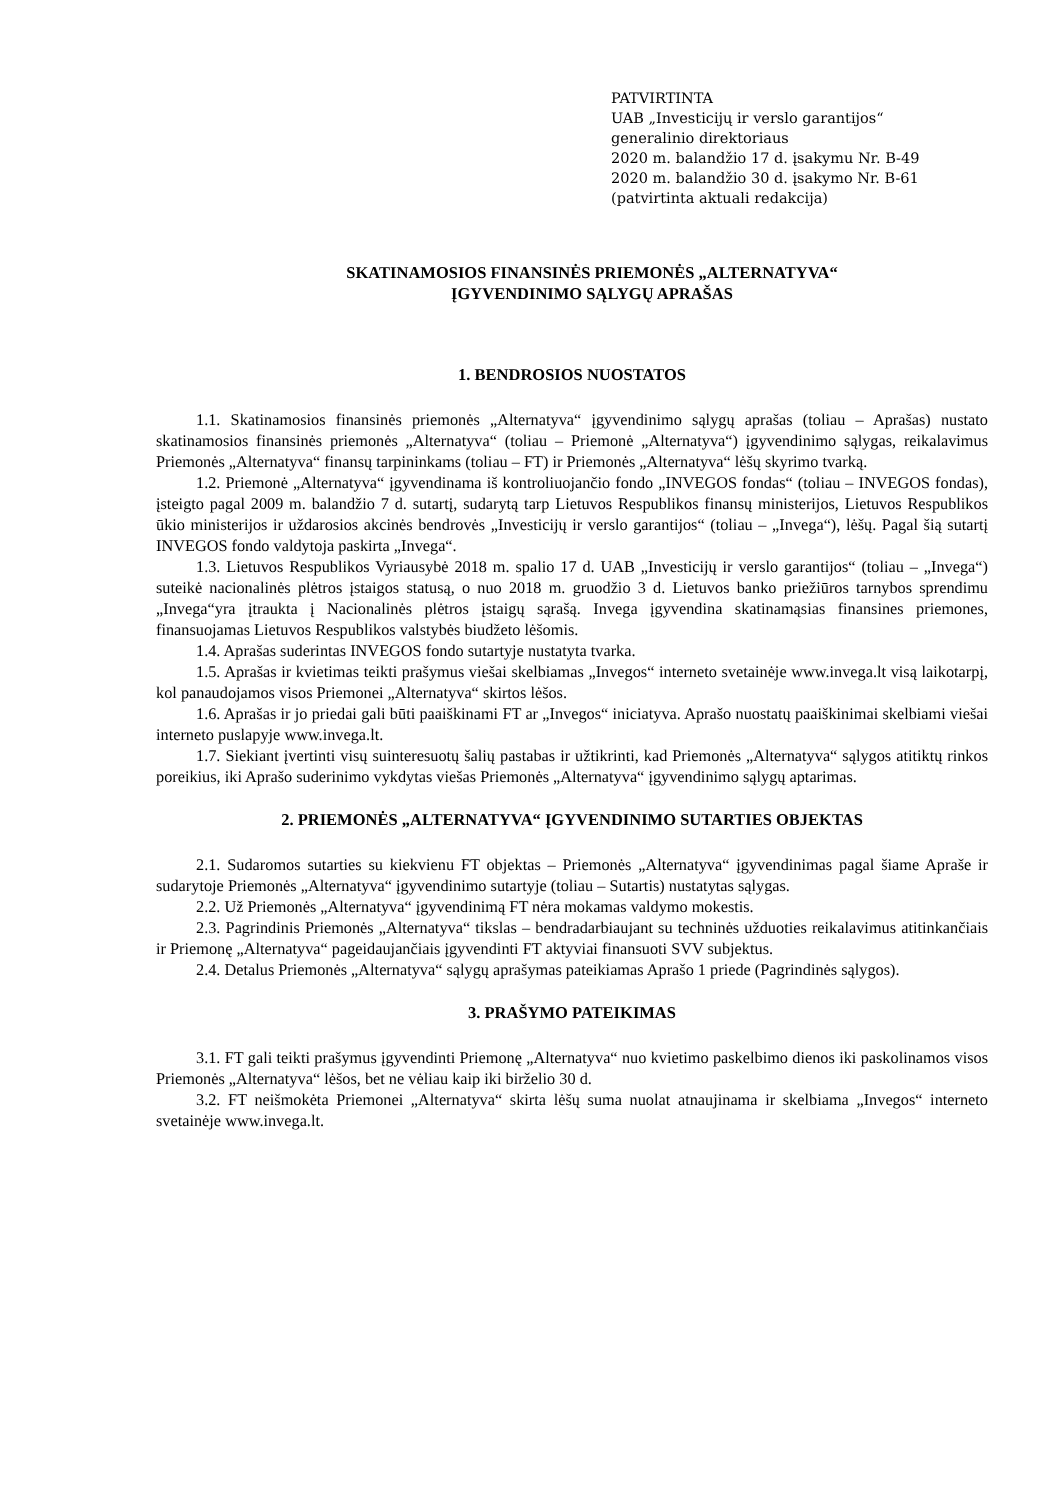PATVIRTINTA
UAB „Investicijų ir verslo garantijos“
generalinio direktoriaus
2020 m. balandžio 17 d. įsakymu Nr. B-49
2020 m. balandžio 30 d. įsakymo Nr. B-61
(patvirtinta aktuali redakcija)
SKATINAMOSIOS FINANSINĖS PRIEMONĖS „ALTERNATYVA“
ĮGYVENDINIMO SĄLYGŲ APRAŠAS
1. BENDROSIOS NUOSTATOS
1.1. Skatinamosios finansinės priemonės „Alternatyva“ įgyvendinimo sąlygų aprašas (toliau – Aprašas) nustato skatinamosios finansinės priemonės „Alternatyva“ (toliau – Priemonė „Alternatyva“) įgyvendinimo sąlygas, reikalavimus Priemonės „Alternatyva“ finansų tarpininkams (toliau – FT) ir Priemonės „Alternatyva“ lėšų skyrimo tvarką.
1.2. Priemonė „Alternatyva“ įgyvendinama iš kontroliuojančio fondo „INVEGOS fondas“ (toliau – INVEGOS fondas), įsteigto pagal 2009 m. balandžio 7 d. sutartį, sudarytą tarp Lietuvos Respublikos finansų ministerijos, Lietuvos Respublikos ūkio ministerijos ir uždarosios akcinės bendrovės „Investicijų ir verslo garantijos“ (toliau – „Invega“), lėšų. Pagal šią sutartį INVEGOS fondo valdytoja paskirta „Invega“.
1.3. Lietuvos Respublikos Vyriausybė 2018 m. spalio 17 d. UAB „Investicijų ir verslo garantijos“ (toliau – „Invega“) suteikė nacionalinės plėtros įstaigos statusą, o nuo 2018 m. gruodžio 3 d. Lietuvos banko priežiūros tarnybos sprendimu „Invega“yra įtraukta į Nacionalinės plėtros įstaigų sąrašą. Invega įgyvendina skatinamąsias finansines priemones, finansuojamas Lietuvos Respublikos valstybės biudžeto lėšomis.
1.4. Aprašas suderintas INVEGOS fondo sutartyje nustatyta tvarka.
1.5. Aprašas ir kvietimas teikti prašymus viešai skelbiamas „Invegos“ interneto svetainėje www.invega.lt visą laikotarpį, kol panaudojamos visos Priemonei „Alternatyva“ skirtos lėšos.
1.6. Aprašas ir jo priedai gali būti paaiškinami FT ar „Invegos“ iniciatyva. Aprašo nuostatų paaiškinimai skelbiami viešai interneto puslapyje www.invega.lt.
1.7. Siekiant įvertinti visų suinteresuotų šalių pastabas ir užtikrinti, kad Priemonės „Alternatyva“ sąlygos atitiktų rinkos poreikius, iki Aprašo suderinimo vykdytas viešas Priemonės „Alternatyva“ įgyvendinimo sąlygų aptarimas.
2. PRIEMONĖS „ALTERNATYVA“ ĮGYVENDINIMO SUTARTIES OBJEKTAS
2.1. Sudaromos sutarties su kiekvienu FT objektas – Priemonės „Alternatyva“ įgyvendinimas pagal šiame Apraše ir sudarytoje Priemonės „Alternatyva“ įgyvendinimo sutartyje (toliau – Sutartis) nustatytas sąlygas.
2.2. Už Priemonės „Alternatyva“ įgyvendinimą FT nėra mokamas valdymo mokestis.
2.3. Pagrindinis Priemonės „Alternatyva“ tikslas – bendradarbiaujant su techninės užduoties reikalavimus atitinkančiais ir Priemonę „Alternatyva“ pageidaujančiais įgyvendinti FT aktyviai finansuoti SVV subjektus.
2.4. Detalus Priemonės „Alternatyva“ sąlygų aprašymas pateikiamas Aprašo 1 priede (Pagrindinės sąlygos).
3. PRAŠYMO PATEIKIMAS
3.1. FT gali teikti prašymus įgyvendinti Priemonę „Alternatyva“ nuo kvietimo paskelbimo dienos iki paskolinamos visos Priemonės „Alternatyva“ lėšos, bet ne vėliau kaip iki birželio 30 d.
3.2. FT neišmokėta Priemonei „Alternatyva“ skirta lėšų suma nuolat atnaujinama ir skelbiama „Invegos“ interneto svetainėje www.invega.lt.